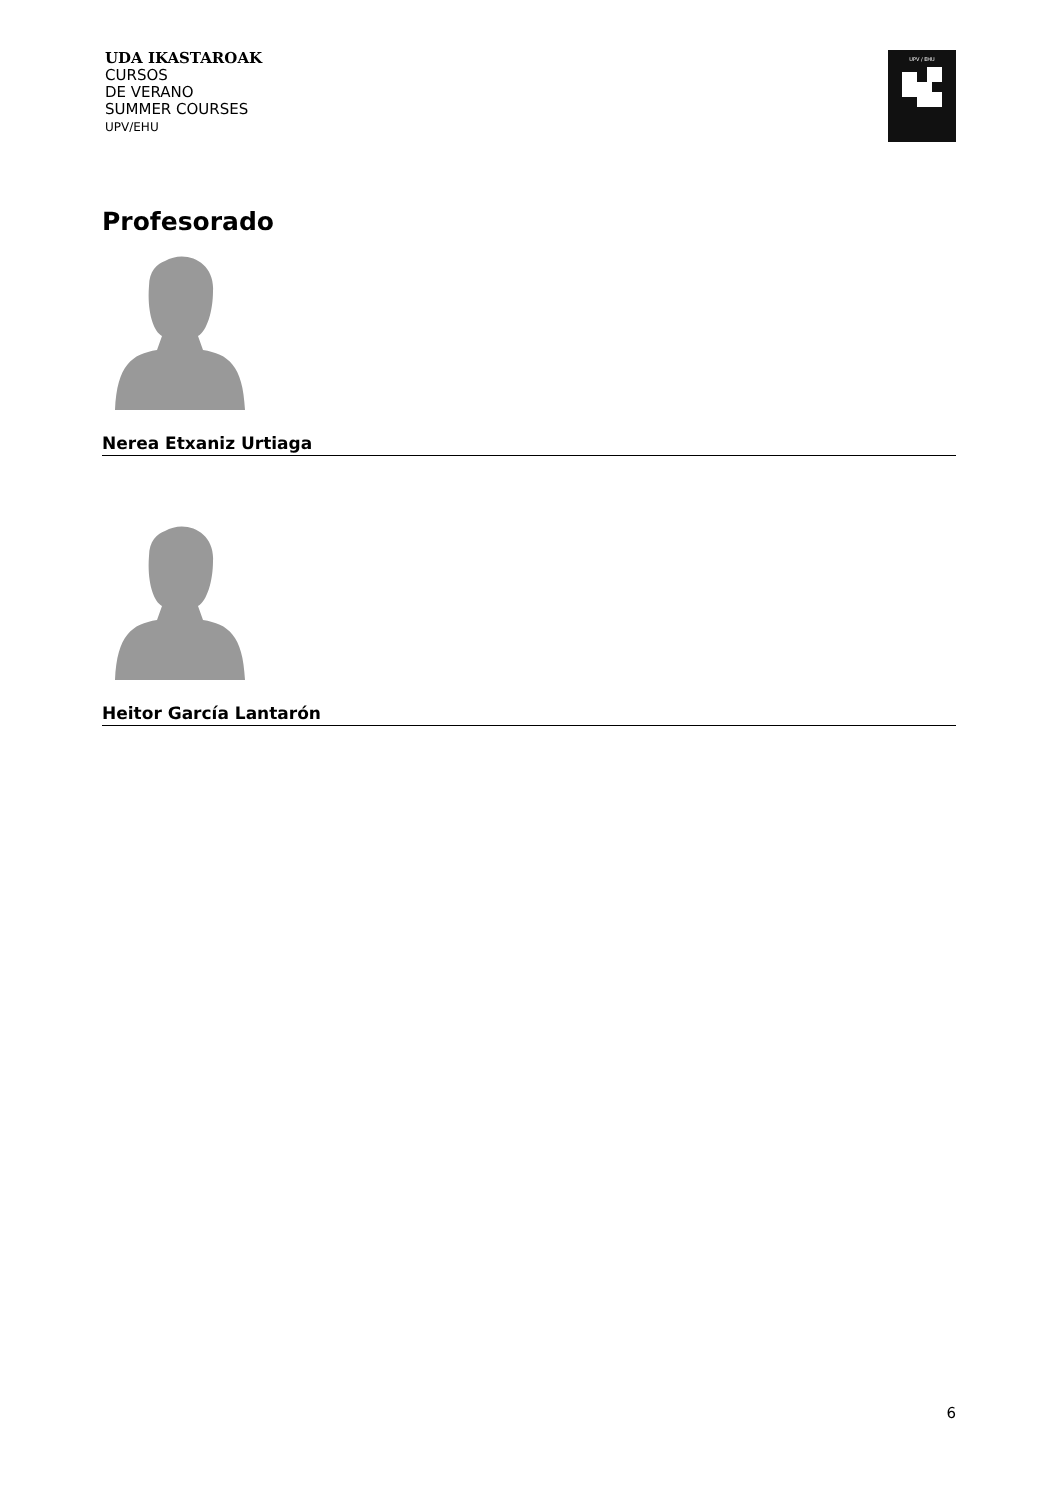UDA IKASTAROAK
CURSOS
DE VERANO
SUMMER COURSES
UPV/EHU
UPV / EHU
Profesorado
Nerea Etxaniz Urtiaga
Heitor García Lantarón
6